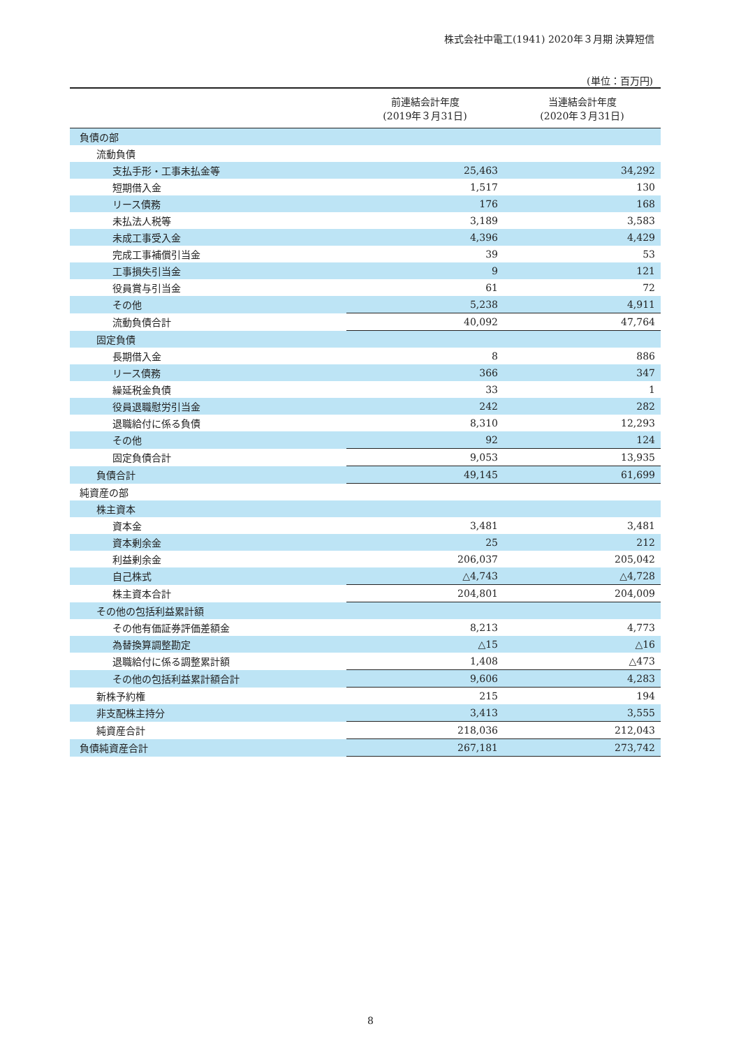株式会社中電工(1941) 2020年３月期 決算短信
(単位：百万円)
| | 前連結会計年度 (2019年３月31日) | 当連結会計年度 (2020年３月31日) |
| --- | --- | --- |
| 負債の部 | | |
| 流動負債 | | |
| 支払手形・工事未払金等 | 25,463 | 34,292 |
| 短期借入金 | 1,517 | 130 |
| リース債務 | 176 | 168 |
| 未払法人税等 | 3,189 | 3,583 |
| 未成工事受入金 | 4,396 | 4,429 |
| 完成工事補償引当金 | 39 | 53 |
| 工事損失引当金 | 9 | 121 |
| 役員賞与引当金 | 61 | 72 |
| その他 | 5,238 | 4,911 |
| 流動負債合計 | 40,092 | 47,764 |
| 固定負債 | | |
| 長期借入金 | 8 | 886 |
| リース債務 | 366 | 347 |
| 繰延税金負債 | 33 | 1 |
| 役員退職慰労引当金 | 242 | 282 |
| 退職給付に係る負債 | 8,310 | 12,293 |
| その他 | 92 | 124 |
| 固定負債合計 | 9,053 | 13,935 |
| 負債合計 | 49,145 | 61,699 |
| 純資産の部 | | |
| 株主資本 | | |
| 資本金 | 3,481 | 3,481 |
| 資本剰余金 | 25 | 212 |
| 利益剰余金 | 206,037 | 205,042 |
| 自己株式 | △4,743 | △4,728 |
| 株主資本合計 | 204,801 | 204,009 |
| その他の包括利益累計額 | | |
| その他有価証券評価差額金 | 8,213 | 4,773 |
| 為替換算調整勘定 | △15 | △16 |
| 退職給付に係る調整累計額 | 1,408 | △473 |
| その他の包括利益累計額合計 | 9,606 | 4,283 |
| 新株予約権 | 215 | 194 |
| 非支配株主持分 | 3,413 | 3,555 |
| 純資産合計 | 218,036 | 212,043 |
| 負債純資産合計 | 267,181 | 273,742 |
8